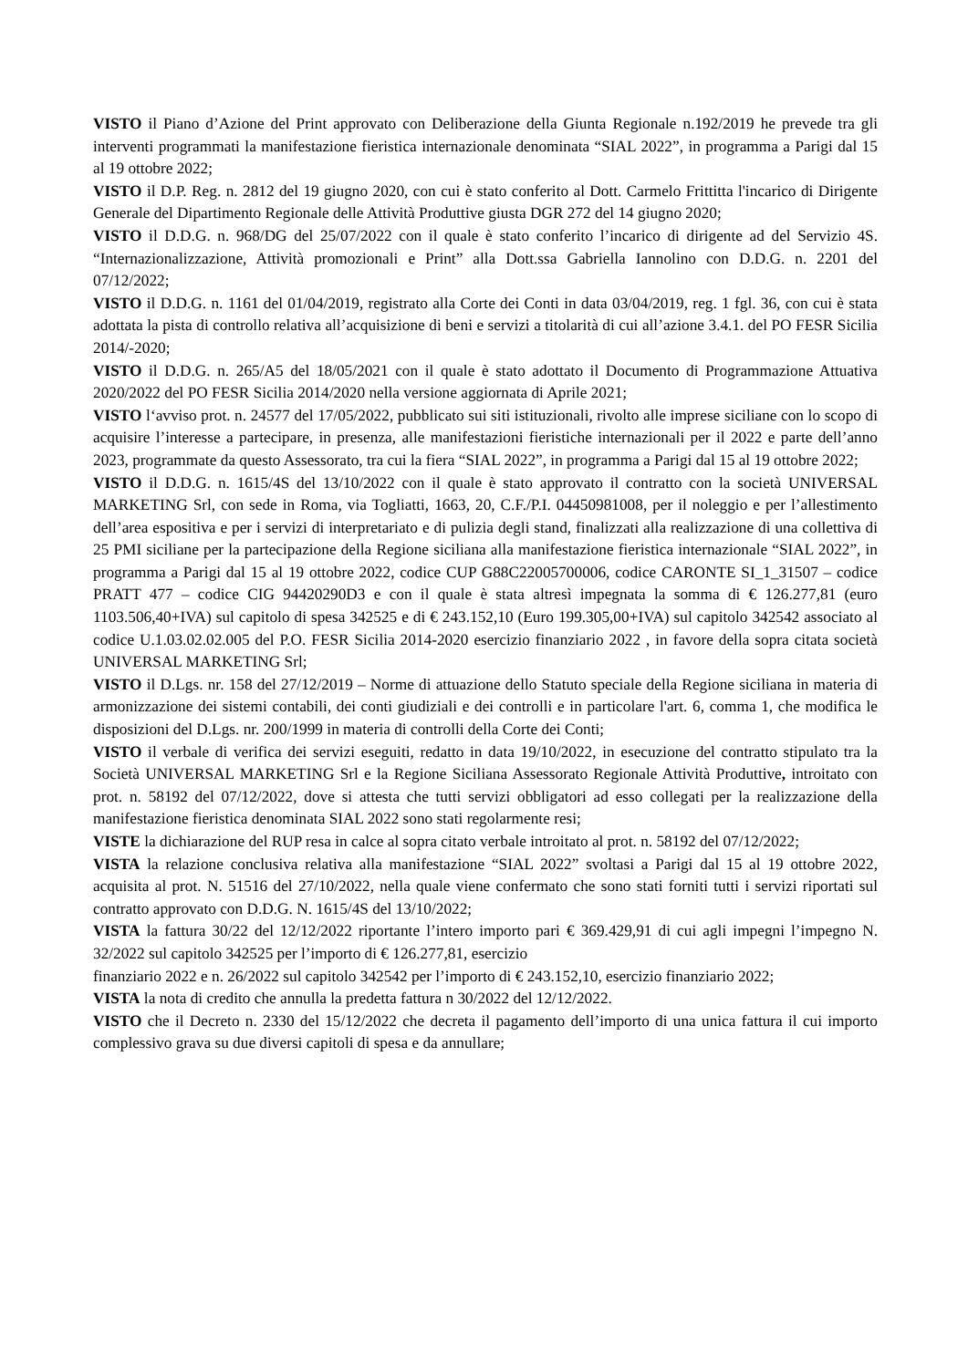VISTO il Piano d’Azione del Print approvato con Deliberazione della Giunta Regionale n.192/2019 he prevede tra gli interventi programmati la manifestazione fieristica internazionale denominata “SIAL 2022”, in programma a Parigi dal 15 al 19 ottobre 2022;
VISTO il D.P. Reg. n. 2812 del 19 giugno 2020, con cui è stato conferito al Dott. Carmelo Frittitta l'incarico di Dirigente Generale del Dipartimento Regionale delle Attività Produttive giusta DGR 272 del 14 giugno 2020;
VISTO il D.D.G. n. 968/DG del 25/07/2022 con il quale è stato conferito l’incarico di dirigente ad del Servizio 4S. “Internazionalizzazione, Attività promozionali e Print” alla Dott.ssa Gabriella Iannolino con D.D.G. n. 2201 del 07/12/2022;
VISTO il D.D.G. n. 1161 del 01/04/2019, registrato alla Corte dei Conti in data 03/04/2019, reg. 1 fgl. 36, con cui è stata adottata la pista di controllo relativa all’acquisizione di beni e servizi a titolarità di cui all’azione 3.4.1. del PO FESR Sicilia 2014/-2020;
VISTO il D.D.G. n. 265/A5 del 18/05/2021 con il quale è stato adottato il Documento di Programmazione Attuativa 2020/2022 del PO FESR Sicilia 2014/2020 nella versione aggiornata di Aprile 2021;
VISTO l‘avviso prot. n. 24577 del 17/05/2022, pubblicato sui siti istituzionali, rivolto alle imprese siciliane con lo scopo di acquisire l’interesse a partecipare, in presenza, alle manifestazioni fieristiche internazionali per il 2022 e parte dell’anno 2023, programmate da questo Assessorato, tra cui la fiera “SIAL 2022”, in programma a Parigi dal 15 al 19 ottobre 2022;
VISTO il D.D.G. n. 1615/4S del 13/10/2022 con il quale è stato approvato il contratto con la società UNIVERSAL MARKETING Srl, con sede in Roma, via Togliatti, 1663, 20, C.F./P.I. 04450981008, per il noleggio e per l’allestimento dell’area espositiva e per i servizi di interpretariato e di pulizia degli stand, finalizzati alla realizzazione di una collettiva di 25 PMI siciliane per la partecipazione della Regione siciliana alla manifestazione fieristica internazionale “SIAL 2022”, in programma a Parigi dal 15 al 19 ottobre 2022, codice CUP G88C22005700006, codice CARONTE SI_1_31507 – codice PRATT 477 – codice CIG 94420290D3 e con il quale è stata altresì impegnata la somma di € 126.277,81 (euro 1103.506,40+IVA) sul capitolo di spesa 342525 e di € 243.152,10 (Euro 199.305,00+IVA) sul capitolo 342542 associato al codice U.1.03.02.02.005 del P.O. FESR Sicilia 2014-2020 esercizio finanziario 2022 , in favore della sopra citata società UNIVERSAL MARKETING Srl;
VISTO il D.Lgs. nr. 158 del 27/12/2019 – Norme di attuazione dello Statuto speciale della Regione siciliana in materia di armonizzazione dei sistemi contabili, dei conti giudiziali e dei controlli e in particolare l'art. 6, comma 1, che modifica le disposizioni del D.Lgs. nr. 200/1999 in materia di controlli della Corte dei Conti;
VISTO il verbale di verifica dei servizi eseguiti, redatto in data 19/10/2022, in esecuzione del contratto stipulato tra la Società UNIVERSAL MARKETING Srl e la Regione Siciliana Assessorato Regionale Attività Produttive, introitato con prot. n. 58192 del 07/12/2022, dove si attesta che tutti servizi obbligatori ad esso collegati per la realizzazione della manifestazione fieristica denominata SIAL 2022 sono stati regolarmente resi;
VISTE la dichiarazione del RUP resa in calce al sopra citato verbale introitato al prot. n. 58192 del 07/12/2022;
VISTA la relazione conclusiva relativa alla manifestazione “SIAL 2022” svoltasi a Parigi dal 15 al 19 ottobre 2022, acquisita al prot. N. 51516 del 27/10/2022, nella quale viene confermato che sono stati forniti tutti i servizi riportati sul contratto approvato con D.D.G. N. 1615/4S del 13/10/2022;
VISTA la fattura 30/22 del 12/12/2022 riportante l’intero importo pari € 369.429,91 di cui agli impegni l’impegno N. 32/2022 sul capitolo 342525 per l’importo di € 126.277,81, esercizio
finanziario 2022 e n. 26/2022 sul capitolo 342542 per l’importo di € 243.152,10, esercizio finanziario 2022;
VISTA la nota di credito che annulla la predetta fattura n 30/2022 del 12/12/2022.
VISTO che il Decreto n. 2330 del 15/12/2022 che decreta il pagamento dell’importo di una unica fattura il cui importo complessivo grava su due diversi capitoli di spesa e da annullare;